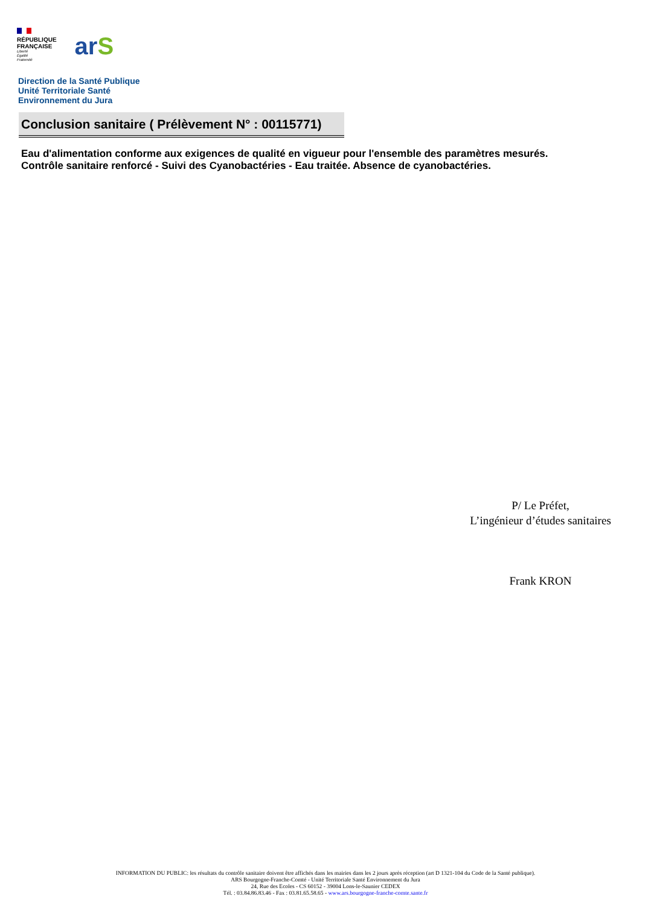RÉPUBLIQUE
FRANÇAISE
Liberté
Égalité
Fraternité
arS
Direction de la Santé Publique
Unité Territoriale Santé
Environnement du Jura
Conclusion sanitaire ( Prélèvement N° : 00115771)
Eau d'alimentation conforme aux exigences de qualité en vigueur pour l'ensemble des paramètres mesurés.
Contrôle sanitaire renforcé - Suivi des Cyanobactéries - Eau traitée. Absence de cyanobactéries.
P/ Le Préfet,
L’ingénieur d’études sanitaires
Frank KRON
INFORMATION DU PUBLIC: les résultats du contrôle sanitaire doivent être affichés dans les mairies dans les 2 jours après réception (art D 1321-104 du Code de la Santé publique).
ARS Bourgogne-Franche-Comté - Unité Territoriale Santé Environnement du Jura
24, Rue des Ecoles - CS 60152 - 39004 Lons-le-Saunier CEDEX
Tél. : 03.84.86.83.46 - Fax : 03.81.65.58.65 - www.ars.bourgogne-franche-comte.sante.fr